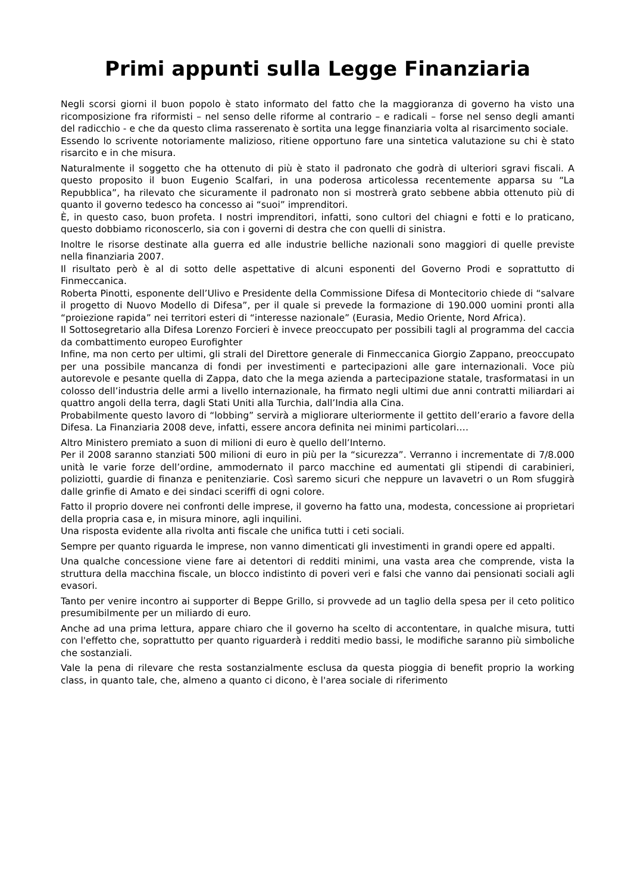Primi appunti sulla Legge Finanziaria
Negli scorsi giorni il buon popolo è stato informato del fatto che la maggioranza di governo ha visto una ricomposizione fra riformisti – nel senso delle riforme al contrario – e radicali – forse nel senso degli amanti del radicchio - e che da questo clima rasserenato è sortita una legge finanziaria volta al risarcimento sociale.
Essendo lo scrivente notoriamente malizioso, ritiene opportuno fare una sintetica valutazione su chi è stato risarcito e in che misura.
Naturalmente il soggetto che ha ottenuto di più è stato il padronato che godrà di ulteriori sgravi fiscali. A questo proposito il buon Eugenio Scalfari, in una poderosa articolessa recentemente apparsa su “La Repubblica”, ha rilevato che sicuramente il padronato non si mostrerà grato sebbene abbia ottenuto più di quanto il governo tedesco ha concesso ai “suoi” imprenditori.
È, in questo caso, buon profeta. I nostri imprenditori, infatti, sono cultori del chiagni e fotti e lo praticano, questo dobbiamo riconoscerlo, sia con i governi di destra che con quelli di sinistra.
Inoltre le risorse destinate alla guerra ed alle industrie belliche nazionali sono maggiori di quelle previste nella finanziaria 2007.
Il risultato però è al di sotto delle aspettative di alcuni esponenti del Governo Prodi e soprattutto di Finmeccanica.
Roberta Pinotti, esponente dell’Ulivo e Presidente della Commissione Difesa di Montecitorio chiede di “salvare il progetto di Nuovo Modello di Difesa”, per il quale si prevede la formazione di 190.000 uomini pronti alla “proiezione rapida” nei territori esteri di “interesse nazionale” (Eurasia, Medio Oriente, Nord Africa).
Il Sottosegretario alla Difesa Lorenzo Forcieri è invece preoccupato per possibili tagli al programma del caccia da combattimento europeo Eurofighter
Infine, ma non certo per ultimi, gli strali del Direttore generale di Finmeccanica Giorgio Zappano, preoccupato per una possibile mancanza di fondi per investimenti e partecipazioni alle gare internazionali. Voce più autorevole e pesante quella di Zappa, dato che la mega azienda a partecipazione statale, trasformatasi in un colosso dell’industria delle armi a livello internazionale, ha firmato negli ultimi due anni contratti miliardari ai quattro angoli della terra, dagli Stati Uniti alla Turchia, dall’India alla Cina.
Probabilmente questo lavoro di “lobbing” servirà a migliorare ulteriormente il gettito dell’erario a favore della Difesa. La Finanziaria 2008 deve, infatti, essere ancora definita nei minimi particolari….
Altro Ministero premiato a suon di milioni di euro è quello dell’Interno.
Per il 2008 saranno stanziati 500 milioni di euro in più per la “sicurezza”. Verranno i incrementate di 7/8.000 unità le varie forze dell’ordine, ammodernato il parco macchine ed aumentati gli stipendi di carabinieri, poliziotti, guardie di finanza e penitenziarie. Così saremo sicuri che neppure un lavavetri o un Rom sfuggirà dalle grinfie di Amato e dei sindaci sceriffi di ogni colore.
Fatto il proprio dovere nei confronti delle imprese, il governo ha fatto una, modesta, concessione ai proprietari della propria casa e, in misura minore, agli inquilini.
Una risposta evidente alla rivolta anti fiscale che unifica tutti i ceti sociali.
Sempre per quanto riguarda le imprese, non vanno dimenticati gli investimenti in grandi opere ed appalti.
Una qualche concessione viene fare ai detentori di redditi minimi, una vasta area che comprende, vista la struttura della macchina fiscale, un blocco indistinto di poveri veri e falsi che vanno dai pensionati sociali agli evasori.
Tanto per venire incontro ai supporter di Beppe Grillo, si provvede ad un taglio della spesa per il ceto politico presumibilmente per un miliardo di euro.
Anche ad una prima lettura, appare chiaro che il governo ha scelto di accontentare, in qualche misura, tutti con l'effetto che, soprattutto per quanto riguarderà i redditi medio bassi, le modifiche saranno più simboliche che sostanziali.
Vale la pena di rilevare che resta sostanzialmente esclusa da questa pioggia di benefit proprio la working class, in quanto tale, che, almeno a quanto ci dicono, è l'area sociale di riferimento